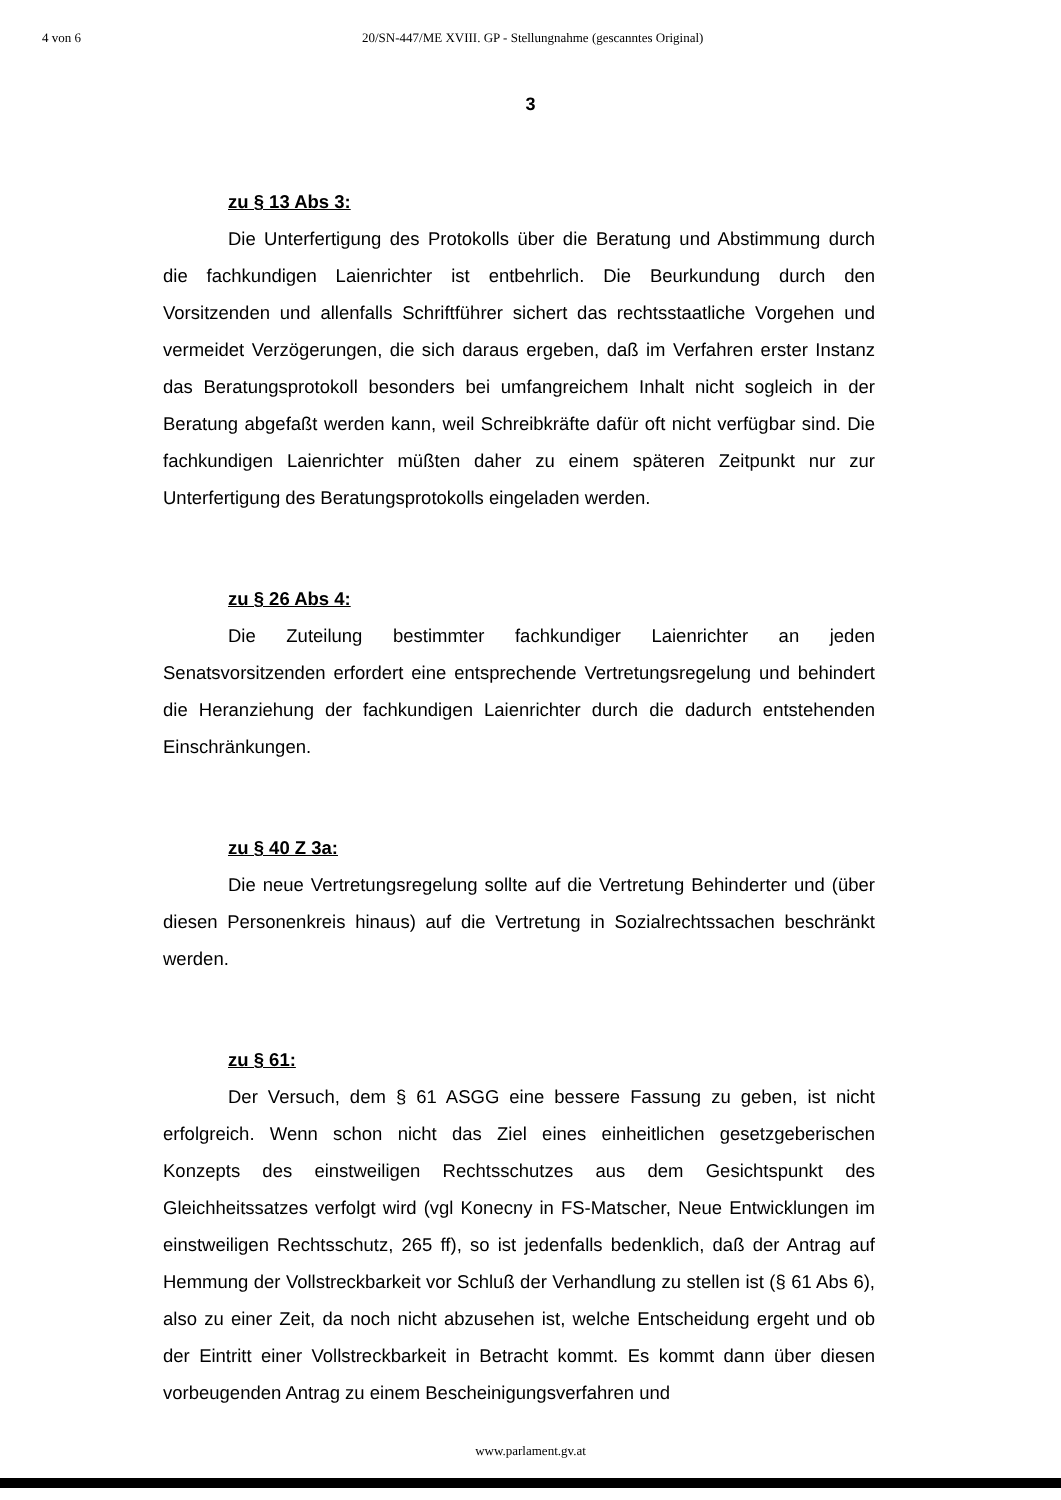4 von 6 20/SN-447/ME XVIII. GP - Stellungnahme (gescanntes Original)
3
zu § 13 Abs 3:
Die Unterfertigung des Protokolls über die Beratung und Abstimmung durch die fachkundigen Laienrichter ist entbehrlich. Die Beurkundung durch den Vorsitzenden und allenfalls Schriftführer sichert das rechtsstaatliche Vorgehen und vermeidet Verzögerungen, die sich daraus ergeben, daß im Verfahren erster Instanz das Beratungsprotokoll besonders bei umfangreichem Inhalt nicht sogleich in der Beratung abgefaßt werden kann, weil Schreibkräfte dafür oft nicht verfügbar sind. Die fachkundigen Laienrichter müßten daher zu einem späteren Zeitpunkt nur zur Unterfertigung des Beratungsprotokolls eingeladen werden.
zu § 26 Abs 4:
Die Zuteilung bestimmter fachkundiger Laienrichter an jeden Senatsvorsitzenden erfordert eine entsprechende Vertretungsregelung und behindert die Heranziehung der fachkundigen Laienrichter durch die dadurch entstehenden Einschränkungen.
zu § 40 Z 3a:
Die neue Vertretungsregelung sollte auf die Vertretung Behinderter und (über diesen Personenkreis hinaus) auf die Vertretung in Sozialrechtssachen beschränkt werden.
zu § 61:
Der Versuch, dem § 61 ASGG eine bessere Fassung zu geben, ist nicht erfolgreich. Wenn schon nicht das Ziel eines einheitlichen gesetzgeberischen Konzepts des einstweiligen Rechtsschutzes aus dem Gesichtspunkt des Gleichheitssatzes verfolgt wird (vgl Konecny in FS-Matscher, Neue Entwicklungen im einstweiligen Rechtsschutz, 265 ff), so ist jedenfalls bedenklich, daß der Antrag auf Hemmung der Vollstreckbarkeit vor Schluß der Verhandlung zu stellen ist (§ 61 Abs 6), also zu einer Zeit, da noch nicht abzusehen ist, welche Entscheidung ergeht und ob der Eintritt einer Vollstreckbarkeit in Betracht kommt. Es kommt dann über diesen vorbeugenden Antrag zu einem Bescheinigungsverfahren und
www.parlament.gv.at